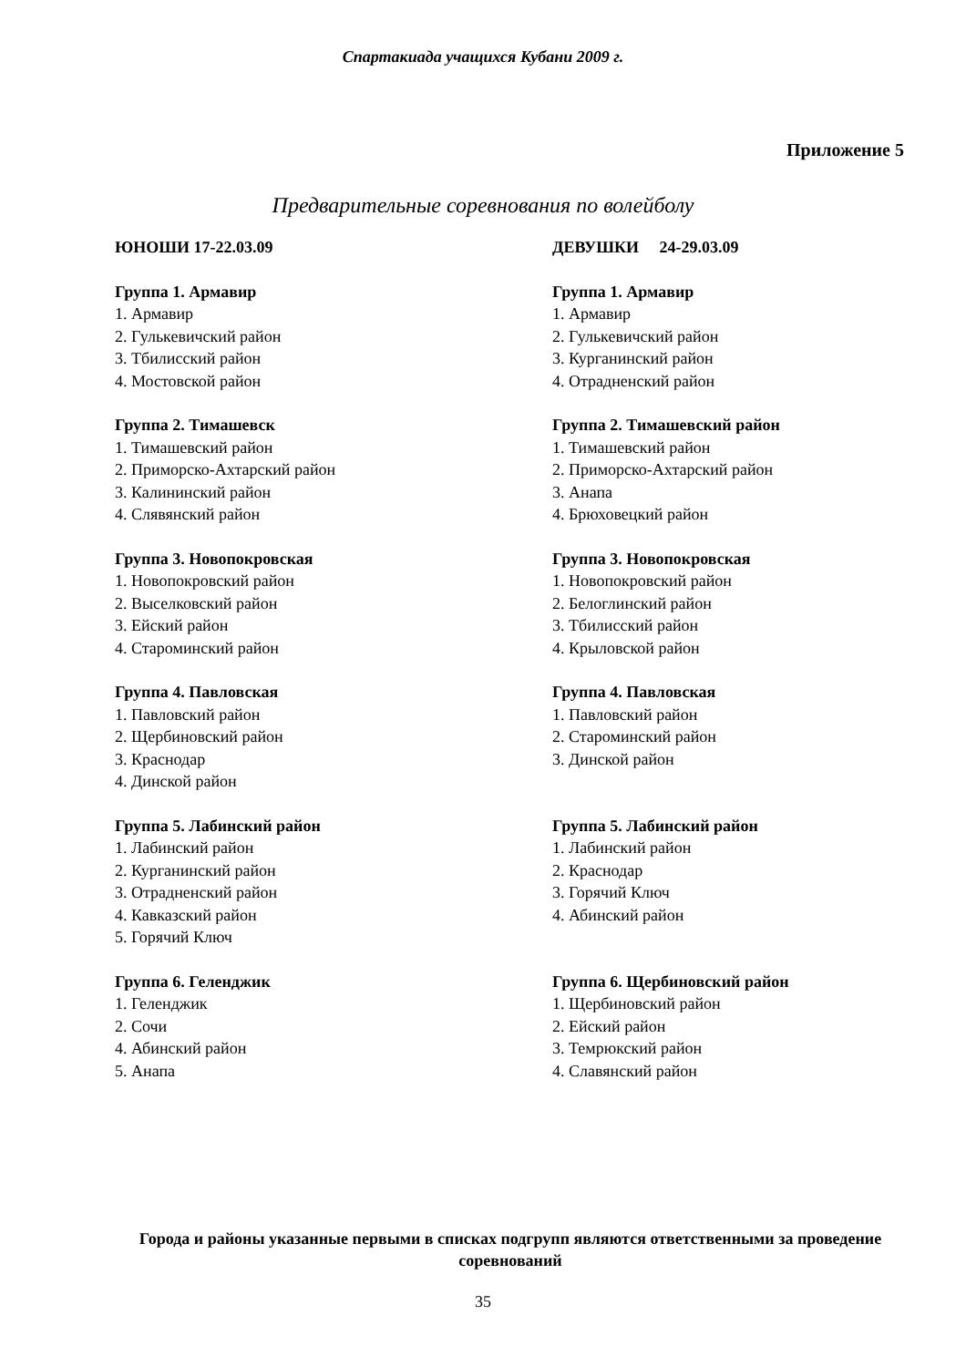Спартакиада учащихся Кубани 2009 г.
Приложение 5
Предварительные соревнования по волейболу
ЮНОШИ 17-22.03.09
Группа 1. Армавир
1. Армавир
2. Гулькевичский район
3. Тбилисский район
4. Мостовской район
Группа 2. Тимашевск
1. Тимашевский район
2. Приморско-Ахтарский район
3. Калининский район
4. Слявянский район
Группа 3. Новопокровская
1. Новопокровский район
2. Выселковский район
3. Ейский район
4. Староминский район
Группа 4. Павловская
1. Павловский район
2. Щербиновский район
3. Краснодар
4. Динской район
Группа 5. Лабинский район
1. Лабинский район
2. Курганинский район
3. Отрадненский район
4. Кавказский район
5. Горячий Ключ
Группа 6. Геленджик
1. Геленджик
2. Сочи
4. Абинский район
5. Анапа
ДЕВУШКИ 24-29.03.09
Группа 1. Армавир
1. Армавир
2. Гулькевичский район
3. Курганинский район
4. Отрадненский район
Группа 2. Тимашевский район
1. Тимашевский район
2. Приморско-Ахтарский район
3. Анапа
4. Брюховецкий район
Группа 3. Новопокровская
1. Новопокровский район
2. Белоглинский район
3. Тбилисский район
4. Крыловской район
Группа 4. Павловская
1. Павловский район
2. Староминский район
3. Динской район
Группа 5. Лабинский район
1. Лабинский район
2. Краснодар
3. Горячий Ключ
4. Абинский район
Группа 6. Щербиновский район
1. Щербиновский район
2. Ейский район
3. Темрюкский район
4. Славянский район
Города и районы указанные первыми в списках подгрупп являются ответственными за проведение соревнований
35